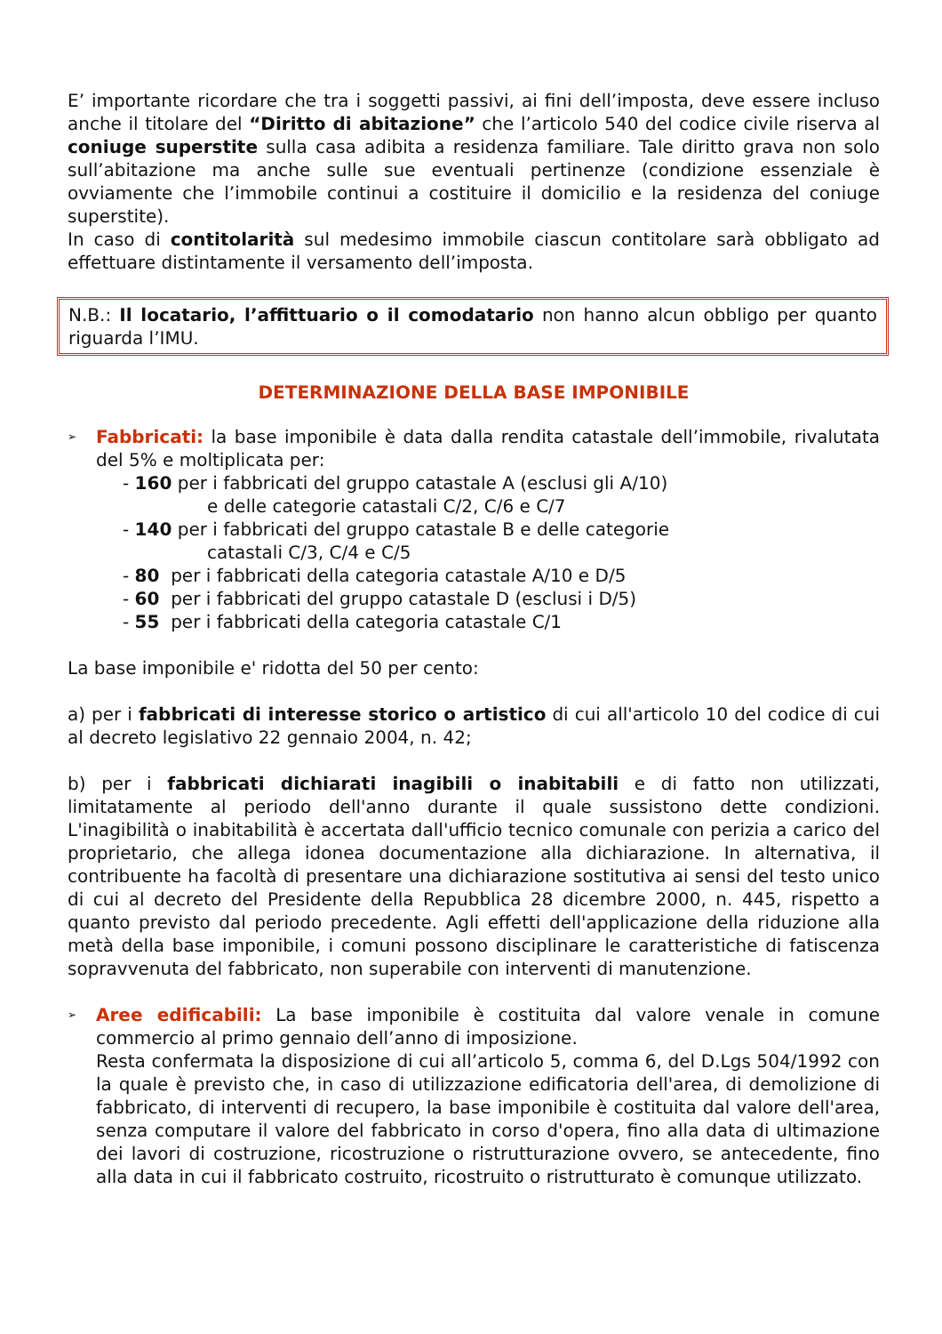E’ importante ricordare che tra i soggetti passivi, ai fini dell’imposta, deve essere incluso anche il titolare del “Diritto di abitazione” che l’articolo 540 del codice civile riserva al coniuge superstite sulla casa adibita a residenza familiare. Tale diritto grava non solo sull’abitazione ma anche sulle sue eventuali pertinenze (condizione essenziale è ovviamente che l’immobile continui a costituire il domicilio e la residenza del coniuge superstite).
In caso di contitolarità sul medesimo immobile ciascun contitolare sarà obbligato ad effettuare distintamente il versamento dell’imposta.
N.B.: Il locatario, l’affittuario o il comodatario non hanno alcun obbligo per quanto riguarda l’IMU.
DETERMINAZIONE DELLA BASE IMPONIBILE
➢
Fabbricati: la base imponibile è data dalla rendita catastale dell’immobile, rivalutata del 5% e moltiplicata per:
- 160 per i fabbricati del gruppo catastale A (esclusi gli A/10)
e delle categorie catastali C/2, C/6 e C/7
- 140 per i fabbricati del gruppo catastale B e delle categorie
catastali C/3, C/4 e C/5
- 80 per i fabbricati della categoria catastale A/10 e D/5
- 60 per i fabbricati del gruppo catastale D (esclusi i D/5)
- 55 per i fabbricati della categoria catastale C/1
La base imponibile e' ridotta del 50 per cento:
a) per i fabbricati di interesse storico o artistico di cui all'articolo 10 del codice di cui al decreto legislativo 22 gennaio 2004, n. 42;
b) per i fabbricati dichiarati inagibili o inabitabili e di fatto non utilizzati, limitatamente al periodo dell'anno durante il quale sussistono dette condizioni. L'inagibilità o inabitabilità è accertata dall'ufficio tecnico comunale con perizia a carico del proprietario, che allega idonea documentazione alla dichiarazione. In alternativa, il contribuente ha facoltà di presentare una dichiarazione sostitutiva ai sensi del testo unico di cui al decreto del Presidente della Repubblica 28 dicembre 2000, n. 445, rispetto a quanto previsto dal periodo precedente. Agli effetti dell'applicazione della riduzione alla metà della base imponibile, i comuni possono disciplinare le caratteristiche di fatiscenza sopravvenuta del fabbricato, non superabile con interventi di manutenzione.
➢
Aree edificabili: La base imponibile è costituita dal valore venale in comune commercio al primo gennaio dell’anno di imposizione.
Resta confermata la disposizione di cui all’articolo 5, comma 6, del D.Lgs 504/1992 con la quale è previsto che, in caso di utilizzazione edificatoria dell'area, di demolizione di fabbricato, di interventi di recupero, la base imponibile è costituita dal valore dell'area, senza computare il valore del fabbricato in corso d'opera, fino alla data di ultimazione dei lavori di costruzione, ricostruzione o ristrutturazione ovvero, se antecedente, fino alla data in cui il fabbricato costruito, ricostruito o ristrutturato è comunque utilizzato.